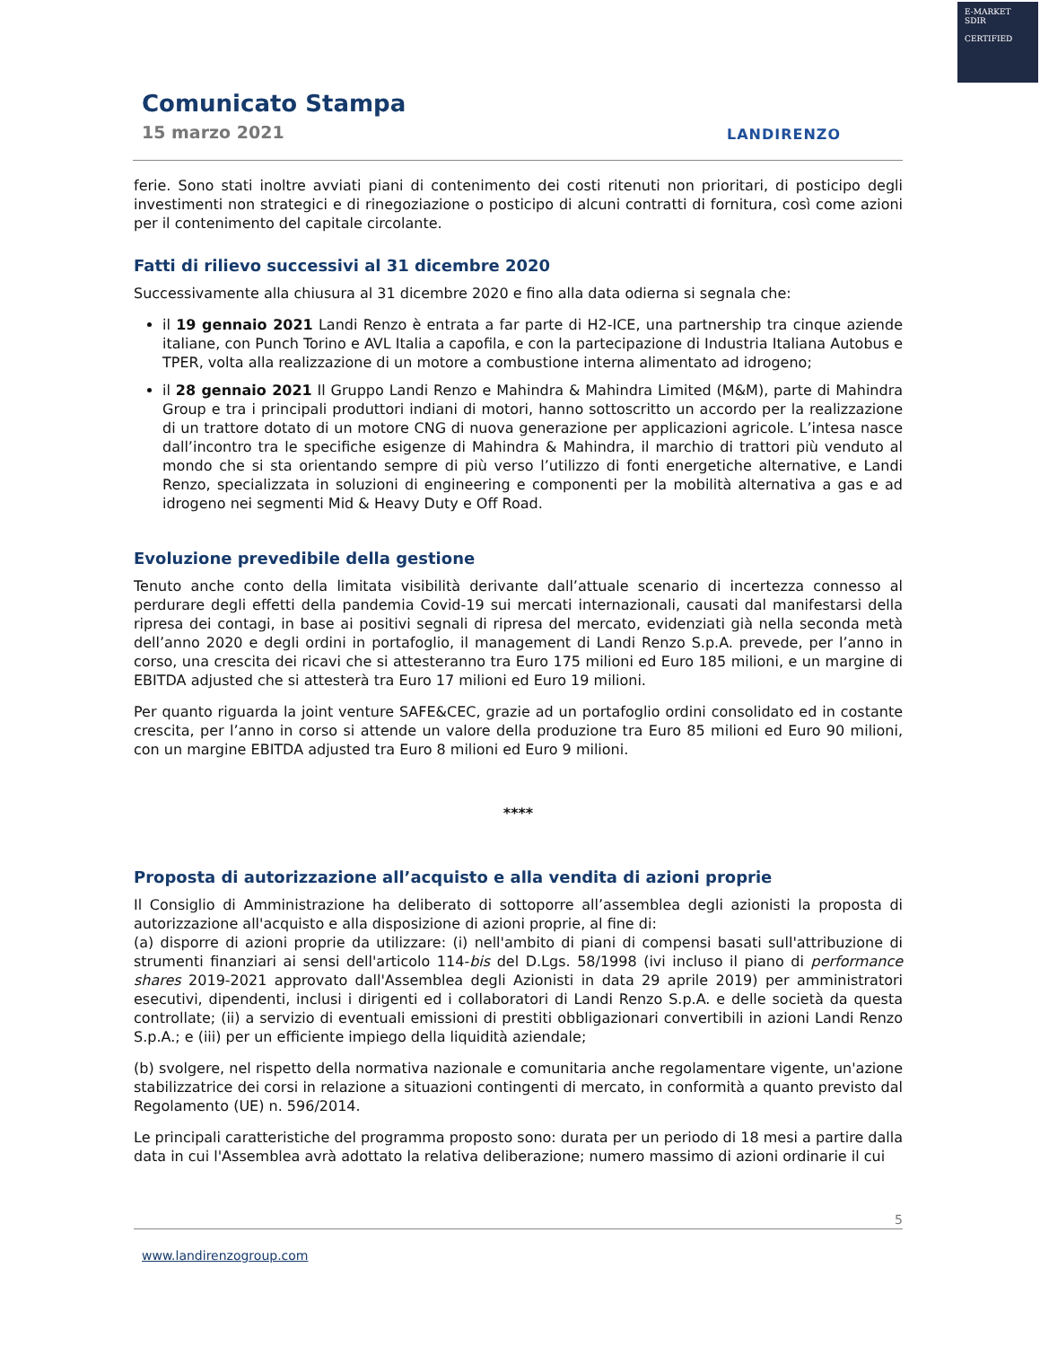E-MARKET
SDIR
CERTIFIED
Comunicato Stampa
15 marzo 2021
LANDIRENZO
ferie. Sono stati inoltre avviati piani di contenimento dei costi ritenuti non prioritari, di posticipo degli investimenti non strategici e di rinegoziazione o posticipo di alcuni contratti di fornitura, così come azioni per il contenimento del capitale circolante.
Fatti di rilievo successivi al 31 dicembre 2020
Successivamente alla chiusura al 31 dicembre 2020 e fino alla data odierna si segnala che:
il 19 gennaio 2021 Landi Renzo è entrata a far parte di H2-ICE, una partnership tra cinque aziende italiane, con Punch Torino e AVL Italia a capofila, e con la partecipazione di Industria Italiana Autobus e TPER, volta alla realizzazione di un motore a combustione interna alimentato ad idrogeno;
il 28 gennaio 2021 Il Gruppo Landi Renzo e Mahindra & Mahindra Limited (M&M), parte di Mahindra Group e tra i principali produttori indiani di motori, hanno sottoscritto un accordo per la realizzazione di un trattore dotato di un motore CNG di nuova generazione per applicazioni agricole. L’intesa nasce dall’incontro tra le specifiche esigenze di Mahindra & Mahindra, il marchio di trattori più venduto al mondo che si sta orientando sempre di più verso l’utilizzo di fonti energetiche alternative, e Landi Renzo, specializzata in soluzioni di engineering e componenti per la mobilità alternativa a gas e ad idrogeno nei segmenti Mid & Heavy Duty e Off Road.
Evoluzione prevedibile della gestione
Tenuto anche conto della limitata visibilità derivante dall’attuale scenario di incertezza connesso al perdurare degli effetti della pandemia Covid-19 sui mercati internazionali, causati dal manifestarsi della ripresa dei contagi, in base ai positivi segnali di ripresa del mercato, evidenziati già nella seconda metà dell’anno 2020 e degli ordini in portafoglio, il management di Landi Renzo S.p.A. prevede, per l’anno in corso, una crescita dei ricavi che si attesteranno tra Euro 175 milioni ed Euro 185 milioni, e un margine di EBITDA adjusted che si attesterà tra Euro 17 milioni ed Euro 19 milioni.
Per quanto riguarda la joint venture SAFE&CEC, grazie ad un portafoglio ordini consolidato ed in costante crescita, per l’anno in corso si attende un valore della produzione tra Euro 85 milioni ed Euro 90 milioni, con un margine EBITDA adjusted tra Euro 8 milioni ed Euro 9 milioni.
****
Proposta di autorizzazione all’acquisto e alla vendita di azioni proprie
Il Consiglio di Amministrazione ha deliberato di sottoporre all’assemblea degli azionisti la proposta di autorizzazione all'acquisto e alla disposizione di azioni proprie, al fine di:
(a) disporre di azioni proprie da utilizzare: (i) nell'ambito di piani di compensi basati sull'attribuzione di strumenti finanziari ai sensi dell'articolo 114-bis del D.Lgs. 58/1998 (ivi incluso il piano di performance shares 2019-2021 approvato dall'Assemblea degli Azionisti in data 29 aprile 2019) per amministratori esecutivi, dipendenti, inclusi i dirigenti ed i collaboratori di Landi Renzo S.p.A. e delle società da questa controllate; (ii) a servizio di eventuali emissioni di prestiti obbligazionari convertibili in azioni Landi Renzo S.p.A.; e (iii) per un efficiente impiego della liquidità aziendale;
(b) svolgere, nel rispetto della normativa nazionale e comunitaria anche regolamentare vigente, un'azione stabilizzatrice dei corsi in relazione a situazioni contingenti di mercato, in conformità a quanto previsto dal Regolamento (UE) n. 596/2014.
Le principali caratteristiche del programma proposto sono: durata per un periodo di 18 mesi a partire dalla data in cui l'Assemblea avrà adottato la relativa deliberazione; numero massimo di azioni ordinarie il cui
5
www.landirenzogroup.com